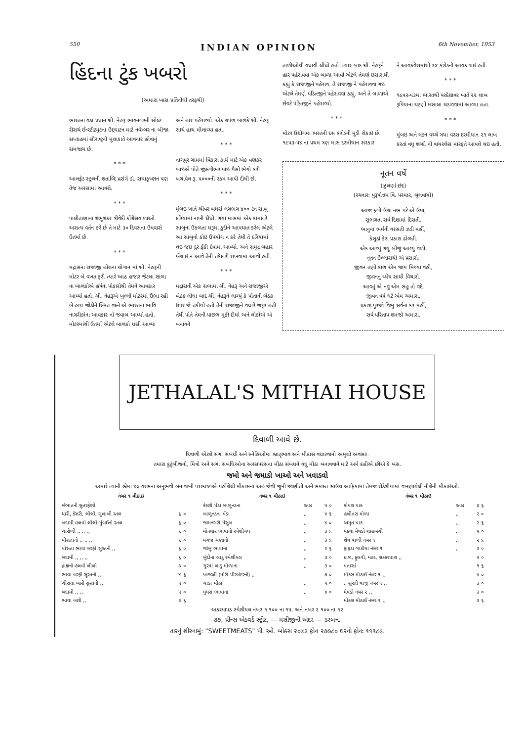550 INDIAN OPINION 6th November, 1953
હિંદના ટુંક ખબરો
(અમારા ખાસ પ્રતિનીધી તરફથી)
ભારતના વડા પ્રધાન શ્રી. નેહરૂ ભાવનગરની સોલ્ટ રીસર્ચ ઈન્સ્ટીટ્યુટના ઉદ્દઘાટન માટે નવેમ્બર ના બીજા સપ્તાહમાં સૌરાષ્ટ્રની મુલાકાતે આવનાર હોવાનું સમજાય છે.
* * *
આલફ્રેડ સ્કુલની શતાબ્દિ પ્રસંગે ડૉ. રાધાકૃષ્ણન પણ તેજ અરસામાં આવશે.
* * *
પાલીતાણાના શંભુશંકર ત્રીવેદી કોંગ્રેસવાળાઓ અસત્ય વર્તન કરે છે તે માટે ૩૦ દિવસના ઉપવાસે ઉતર્યા છે.
* * *
મદ્રાસના રાજાજી હોલના ચોગાન માં શ્રી. નેહરૂની મોટર બે વખત ફરી ત્યારે આઠ હજાર જેટલા શાળા ના બાળકોએ હર્ષના પોકારોથી તેમને આવકાર આપ્યો હતો. શ્રી. નેહરૂએ ખુલ્લી મોટરમાં ઉભા રહી બે હાથ જોડીને સ્મિત વદને એ ભારતના ભાવિ નાગરીકોના આવકાર નો જવાબ આપ્યો હતો. મોટરમાંથી ઉતર્યા એટલે બાળકો ધસી આવ્યા
અને હાર પહેરાવ્યો. એક ચપળ બાળકે શ્રી. નેહરૂ સાથે હાથ મીલાવ્યા હતા.
* * *
નાગપુર ગામમાં વિકાસ કાર્ય માટે એક વણકર બાઇએ પોતે જીંદગીભર પાઇ પૈસો ભેગો કરી બચાવેલ રૂ. ૫૦૦૦ની રકમ આપી દીધી છે.
* * *
મુંબઇ ખાતે શ્રીવર બધર્સે લગભગ ૪૦૦ ટન સાબુ દરિયામાં નાખી દીધો. ગયા માસમાં એક કામદારે સાબુના ઉકળતા ધરૂમાં કુદીને આપઘાત કરેલ એટલે આ સાબુનો કોઇ ઉપયોગ ન કરે તેથી તે દરિયામાં લઇ જઇ દુર ફેંકી દેવામાં આવ્યો. અને સમુદ્ર બહાર ખેંચાઇ ન આવે તેની તકેદારી રાખવામાં આવી હતી.
* * *
મદ્રાસની એક સભામાં શ્રી. નેહરૂ અને રાજાજીએ બેઠક લીધા બાદ શ્રી. નેહરૂને લાગ્યું કે પોતાની બેઠક ઉપર જે તકીયો હતો તેની રાજાજીને વધારે જરૂર હતી તેથી પોતે તેમની પાછળ મુકી દીધો અને લોકોએ એ બનાવને
તાળીઓથી વધાવી લીધો હતો. ત્યાર બાદ શ્રી. નેહરૂને હાર પહેરાવવા એક બાળા આવી એટલે તેમણે ઇસારાથી કહ્યું કે રાજાજીને પહેરાવ. તે રાજાજી ને પહેરાવવા ગઇ એટલે તેમણે પંડિતજીને પહેરાવવા કહ્યું. અને તે બાળાએ છેવટે પંડિતજીને પહેરાવ્યો.
* * *
મોટર ઉદ્યોગમાં ભરતની દસ કરોડની મુડી રોકાઇ છે. ૧૯૫૩-૫૪ ના પ્રથમ ત્રણ માસ દરમીયાન સરકાર
ને આવકવેરામાંથી ૨૪ કરોડની આવક થઇ હતી.
* * *
૧૯૫૨-૫૩માં ભારતથી પરદેશાવર ખાતે ૨૨ લાખ રૂપિયાના ચટણી મસાલા ચડાવવામાં આવ્યા હતા.
* * *
મુંબઇ અને લંડન વચ્ચે ગયા વરસ દરમીયાન ૨૧ લાખ કરતાં વધુ શબ્દો ની વાયરલેસ મારફતે આપલે થઇ હતી.
નૂતન વર્ષે
(ઝુલણાં છંદ)
(રચનારઃ પુરૂષોત્તમ વિ. પરમાર, બુલવાયો)
આજ ફગી ઉંચા નભ પટે એ ઉષા,
સુભગતા સર્વ દિશામાં દિસતી.
ભાનુના ભર્મની વરસતી ઝડી મહીં,
કેસુડાં કેરા પ્રકાશ ઢોળતી.
એક આવ્યું ગયું બીજું આવ્યું વળી,
નૂતન ઉલ્લાસથી એ પ્રસારો,
જીવન તણો કાળ એમ જાય મિથ્યા વહી,
જીવનનું ધ્યેય સાધી વિચારો.
આવતું એ નવું એમ સહુ તો વદે,
જીવન વર્ષ ઘટે એમ અમારા,
પ્રકાશ પુરજો વિભુ સર્વના કર મહીં,
સર્વ પરિતાપ શમજો અમારા.
JETHALAL'S MITHAI HOUSE
દિવાળી આવે છે.
દિવાળી એટલે સગાં સંબંધી અને સ્નેહિઓમાં ભ્રાતૃભાવ અને મીઠાસ વધારવાનો અમુલો અવસર.
તમારા કુટુંબીજનો, મિત્રો અને સગાં સંબંધિઓના અરસપરસના મીઠા સંબંધને વધુ મીઠા બનાવવાને માટે અમે કહીએ છીએ કે બસ.
જમો અને જમાડો ખાઓ અને ખવાડવો
અમારે ત્યાંની ભ્રેમાં ૪૦ વરસના અનુભવી બનાવટની પરાકાષ્ટાએ પહોંચેલી મીઠાસના અહં જેવી જુની જાણીતી અને સમસ્ત સાઉથ આફ્રિકામાં તેમજ રોડેશીયામાં વખણાયેલી નીચેની મીઠાઇઓ.
| નંબર ૧ મીઠાઇ | | | નંબર ૧ મીઠાઇ | | | નંબર ૧ મીઠાઇ | | |
| --- | --- | --- | --- | --- | --- | --- | --- | --- |
| ખંભાતની સુતરફેણી | | | કેસરી પેંડા બાળુનડના | રતલ | ૫ ૦ | કોપરા પાક | રતલ | ૪ ૬ |
| ધારી, કેસરી, લીલી, ગુલાબી રતલ | ૬ ૦ | | બાળુનડના પેંડા | ,, | ૪ ૬ | હલીતરા મોળા | ,, | ૨ ૦ |
| બદામી હલવો લીલો મુંબઈનો રતલ | ૬ ૦ | | જામનગરી મેસુબ | ,, | ૪ ૦ | અમૃત પાક | ,, | ૨ ૬ |
| ચારોળી ,, ,, ,, | ૬ ૦ | | મોનથાર ભાવાનો સ્પેશીયલ | ,, | ૩ ૬ | પકવા મેવડો શાહબંગી | ,, | ૫ ૦ |
| પીસતાનો ,, ,, ,, | ૬ ૦ | | મગજ ચણાનો | ,, | ૩ ૬ | શેવ ત્રાળી નંબર ૧ | ,, | ૨ ૬ |
| પીસતા ભાવા બરફી સુરતની ,, | ૬ ૦ | | જાંબુ ભાવાના | ,, | ૨ ૬ | ફાફડા ગાઠીયા નંબર ૧ | ,, | ૩ ૦ |
| બદામી ,, ,, ,, | ૬ ૦ | | બુંદીના લાડુ સ્પેશીયલ | ,, | ૩ ૦ | દાળ, ફુલવી, મઠર, સકકરપારા ,, | | ૨ ૦ |
| દ્રાક્ષનો હલવો લીલો | ૩ ૦ | | ગુરમાં લાડુ મોળાના | ,, | ૩ ૦ | પતાસાં | | ૧ ૬ |
| ભાવા બરફી સુરતની ,, | ૪ ૬ | | ખાજલી (મોરી પીરબંદરની) ,, | | ૭ ૦ | મીકસ મીઠાઈ નંબર ૧ ,, | | ૫ ૦ |
| ગીસતા બારી સુરતની ,, | ૫ ૦ | | ચાડા મીઠા | ,, | ૫ ૦ | ,, સુરતી વાજુ નંબર ૧ ,, | | ૩ ૦ |
| બદામી ,, ,, | ૫ ૦ | | ઘુઘરા ભાવાના | ,, | ૪ ૦ | મેવડો નંબર ૨ ,, | | ૩ ૦ |
| ભાવા બારી ,, | ૩ ૬ | | | | | મીકસ મીઠાઈ નંબર ૨ ,, | | ૩ ૬ |
અકરપાપડ સ્પેશીયલ નંબર ૧ ૧૦૦ ના ૧૫. અને નંબર ૨ ૧૦૦ ના ૧૨
૭૭, પ્રીન્સ એડવર્ડ સ્ટ્રીટ, — મસીજીની અંદર — ડરબન.
તારનું શીરનામું: "SWEETMEATS" પી. ઓ. બોક્સ ૨૦૪૩ ફોન ૨૭૭૮૦ ઘરનો ફોનઃ ૧૧૧૮૯.